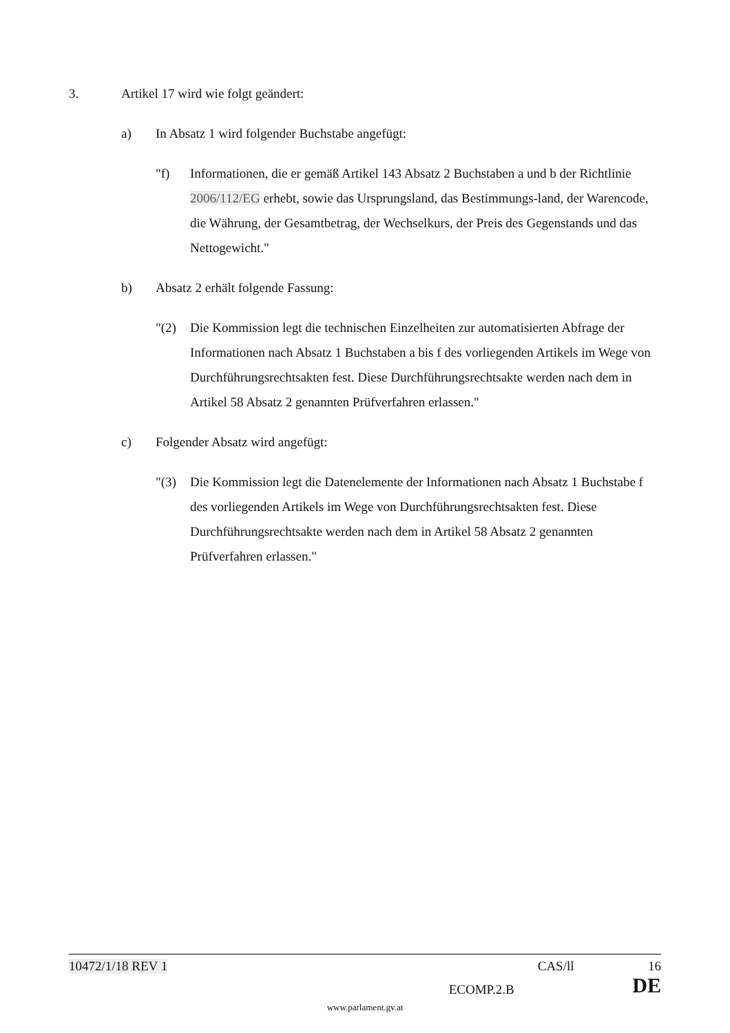3. Artikel 17 wird wie folgt geändert:
a) In Absatz 1 wird folgender Buchstabe angefügt:
"f) Informationen, die er gemäß Artikel 143 Absatz 2 Buchstaben a und b der Richtlinie 2006/112/EG erhebt, sowie das Ursprungsland, das Bestimmungs-land, der Warencode, die Währung, der Gesamtbetrag, der Wechselkurs, der Preis des Gegenstands und das Nettogewicht."
b) Absatz 2 erhält folgende Fassung:
"(2) Die Kommission legt die technischen Einzelheiten zur automatisierten Abfrage der Informationen nach Absatz 1 Buchstaben a bis f des vorliegenden Artikels im Wege von Durchführungsrechtsakten fest. Diese Durchführungsrechtsakte werden nach dem in Artikel 58 Absatz 2 genannten Prüfverfahren erlassen."
c) Folgender Absatz wird angefügt:
"(3) Die Kommission legt die Datenelemente der Informationen nach Absatz 1 Buchstabe f des vorliegenden Artikels im Wege von Durchführungsrechtsakten fest. Diese Durchführungsrechtsakte werden nach dem in Artikel 58 Absatz 2 genannten Prüfverfahren erlassen."
10472/1/18 REV 1 CAS/ll 16
ECOMP.2.B DE
www.parlament.gv.at